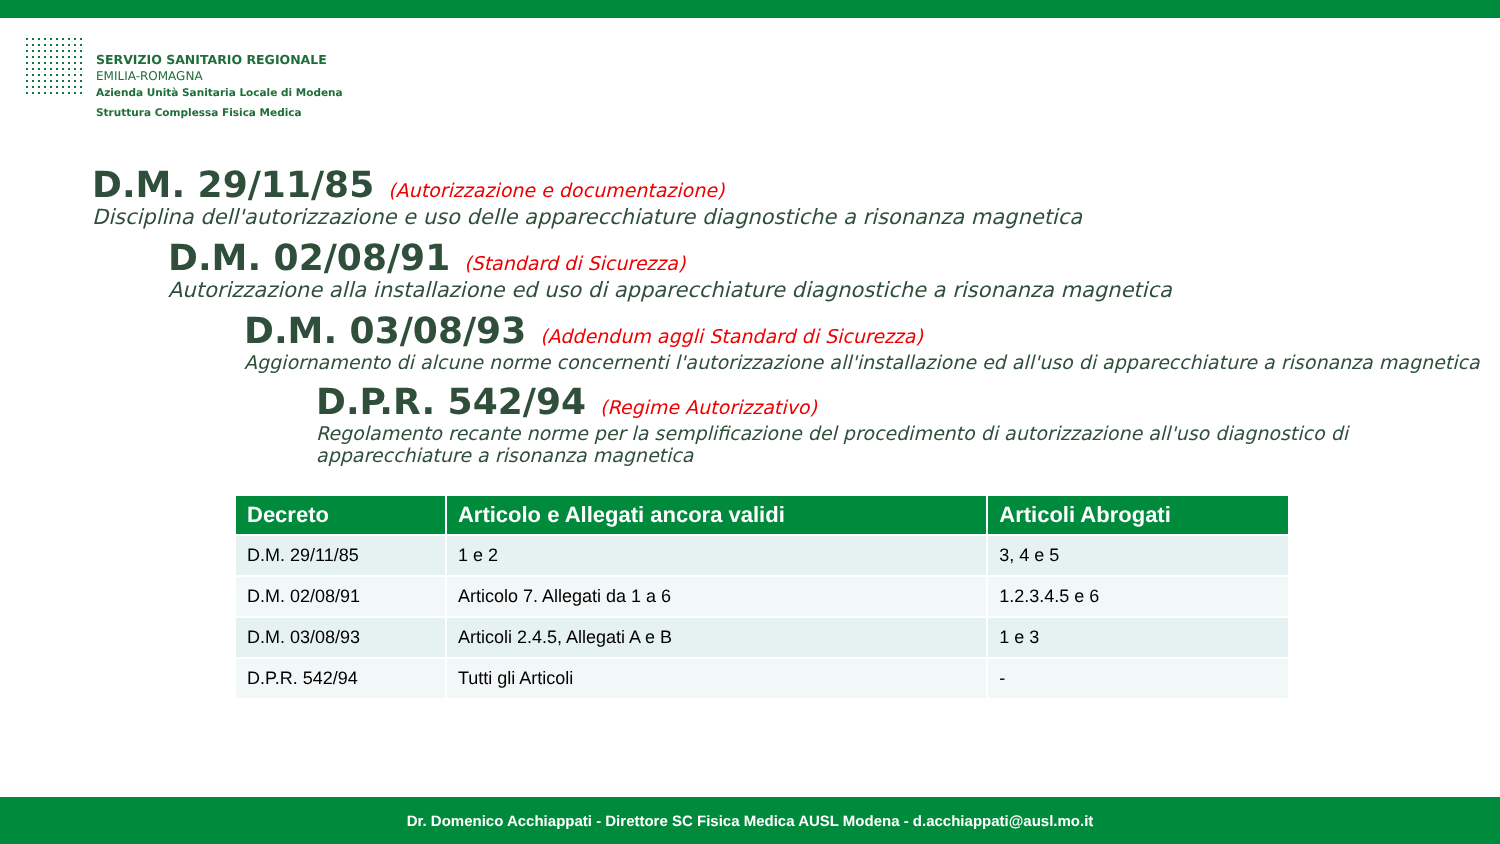SERVIZIO SANITARIO REGIONALE
EMILIA-ROMAGNA
Azienda Unità Sanitaria Locale di Modena
Struttura Complessa Fisica Medica
D.M. 29/11/85 (Autorizzazione e documentazione)
Disciplina dell'autorizzazione e uso delle apparecchiature diagnostiche a risonanza magnetica
D.M. 02/08/91 (Standard di Sicurezza)
Autorizzazione alla installazione ed uso di apparecchiature diagnostiche a risonanza magnetica
D.M. 03/08/93 (Addendum aggli Standard di Sicurezza)
Aggiornamento di alcune norme concernenti l'autorizzazione all'installazione ed all'uso di apparecchiature a risonanza magnetica
D.P.R. 542/94 (Regime Autorizzativo)
Regolamento recante norme per la semplificazione del procedimento di autorizzazione all'uso diagnostico di apparecchiature a risonanza magnetica
| Decreto | Articolo e Allegati ancora validi | Articoli Abrogati |
| --- | --- | --- |
| D.M. 29/11/85 | 1 e 2 | 3, 4 e 5 |
| D.M. 02/08/91 | Articolo 7. Allegati da 1 a 6 | 1.2.3.4.5 e 6 |
| D.M. 03/08/93 | Articoli 2.4.5, Allegati A e B | 1 e 3 |
| D.P.R. 542/94 | Tutti gli Articoli | - |
Dr. Domenico Acchiappati - Direttore SC Fisica Medica AUSL Modena - d.acchiappati@ausl.mo.it